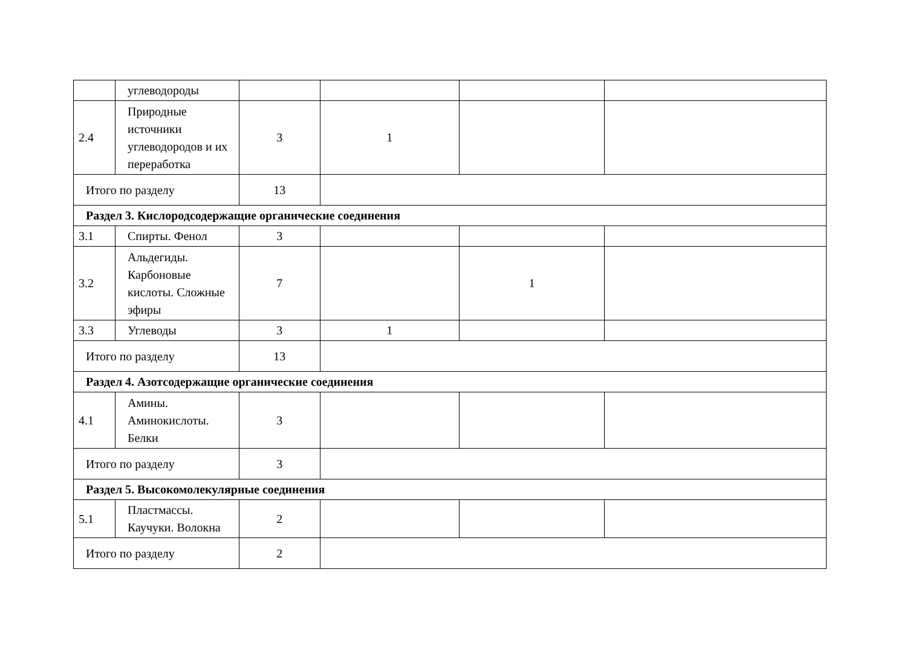| | углеводороды | | | | |
| 2.4 | Природные источники углеводородов и их переработка | 3 | 1 | | |
| Итого по разделу | | 13 | | | |
| Раздел 3. Кислородсодержащие органические соединения | | | | | |
| 3.1 | Спирты. Фенол | 3 | | | |
| 3.2 | Альдегиды. Карбоновые кислоты. Сложные эфиры | 7 | | 1 | |
| 3.3 | Углеводы | 3 | 1 | | |
| Итого по разделу | | 13 | | | |
| Раздел 4. Азотсодержащие органические соединения | | | | | |
| 4.1 | Амины. Аминокислоты. Белки | 3 | | | |
| Итого по разделу | | 3 | | | |
| Раздел 5. Высокомолекулярные соединения | | | | | |
| 5.1 | Пластмассы. Каучуки. Волокна | 2 | | | |
| Итого по разделу | | 2 | | | |